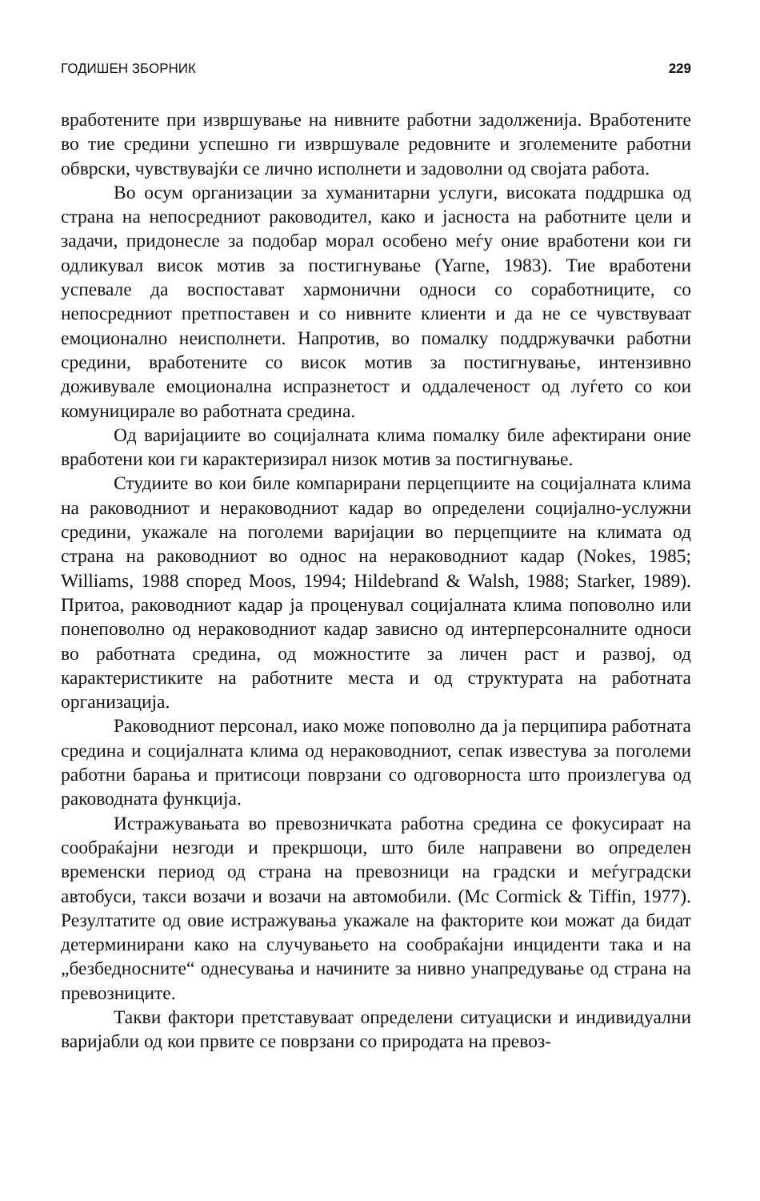ГОДИШЕН ЗБОРНИК 229
вработените при извршување на нивните работни задолженија. Вработените во тие средини успешно ги извршувале редовните и зголемените работни обврски, чувствувајќи се лично исполнети и задоволни од својата работа.
Во осум организации за хуманитарни услуги, високата поддршка од страна на непосредниот раководител, како и јасноста на работните цели и задачи, придонесле за подобар морал особено меѓу оние вработени кои ги одликувал висок мотив за постигнување (Yarne, 1983). Тие вработени успевале да воспоставaт хармонични односи со соработниците, со непосредниот претпоставен и со нивните клиенти и да не се чувствуваат емоционално неисполнети. Напротив, во помалку поддржувачки работни средини, вработените со висок мотив за постигнување, интензивно доживувале емоционална испразнетост и оддалеченост од луѓето со кои комуницирале во работната средина.
Од варијациите во социјалната клима помалку биле афектирани оние вработени кои ги карактеризирал низок мотив за постигнување.
Студиите во кои биле компарирани перцепциите на социјалната клима на раководниот и нераководниот кадар во определени социјално-услужни средини, укажале на поголеми варијации во перцепциите на климата од страна на раководниот во однос на нераководниот кадар (Nokes, 1985; Williams, 1988 според Moos, 1994; Hildebrand & Walsh, 1988; Starker, 1989). Притоа, раководниот кадар ја проценувал социјалната клима поповолно или понеповолно од нераководниот кадар зависно од интерперсоналните односи во работната средина, од можностите за личен раст и развој, од карактеристиките на работните места и од структурата на работната организација.
Раководниот персонал, иако може поповолно да ја перципира работната средина и социјалната клима од нераководниот, сепак известува за поголеми работни барања и притисоци поврзани со одговорноста што произлегува од раководната функција.
Истражувањата во превозничката работна средина се фокусираат на сообраќајни незгоди и прекршоци, што биле направени во определен временски период од страна на превозници на градски и меѓуградски автобуси, такси возачи и возачи на автомобили. (Mc Cormick & Tiffin, 1977). Резултатите од овие истражувања укажале на факторите кои можат да бидат детерминирани како на случувањето на сообраќајни инциденти така и на „безбедносните“ однесувања и начините за нивно унапредување од страна на превозниците.
Такви фактори претставуваат определени ситуациски и индивидуални варијабли од кои првите се поврзани со природата на превоз-